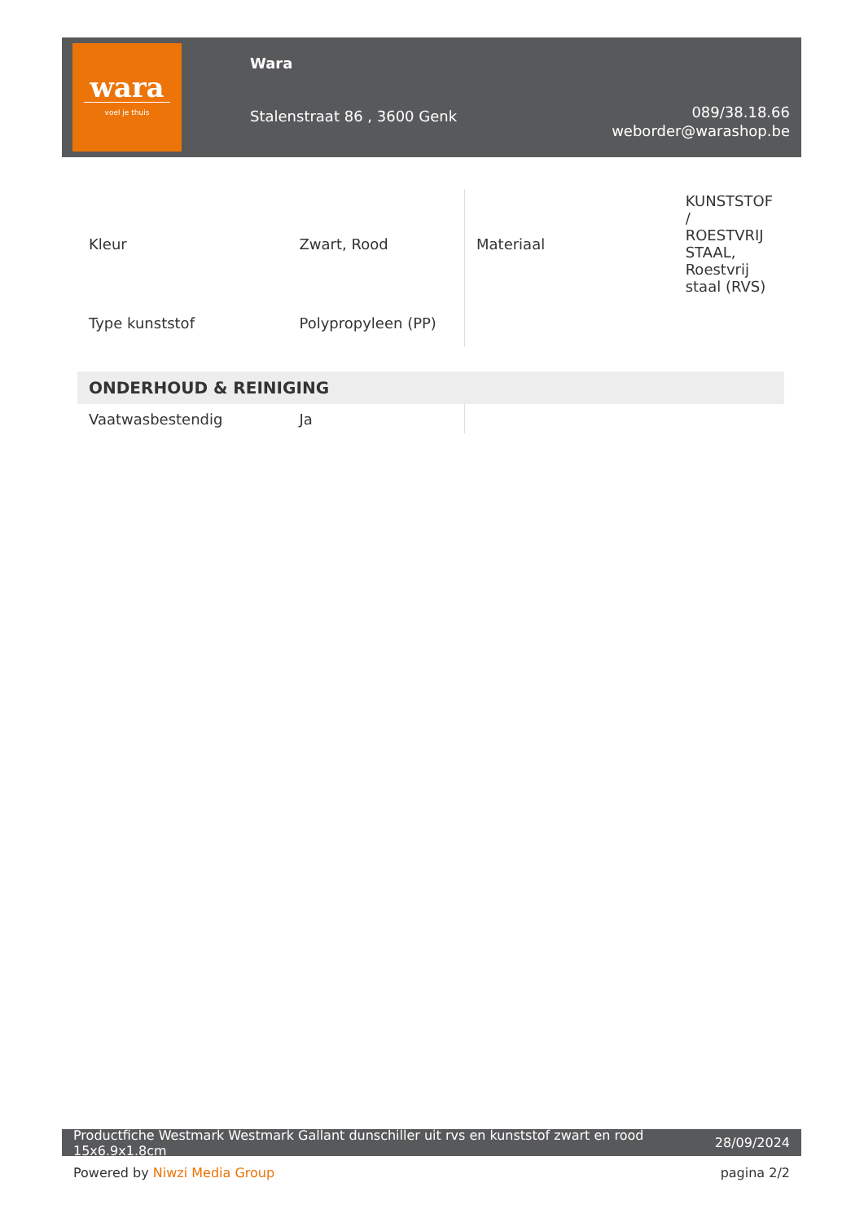wara
voel je thuis
Wara
Stalenstraat 86 , 3600 Genk
089/38.18.66
weborder@warashop.be
| Kleur | Zwart, Rood | Materiaal | KUNSTSTOF / ROESTVRIJ STAAL, Roestvrij staal (RVS) |
| Type kunststof | Polypropyleen (PP) | | |
| ONDERHOUD & REINIGING | | | |
| Vaatwasbestendig | Ja | | |
Productfiche Westmark Westmark Gallant dunschiller uit rvs en kunststof zwart en rood 15x6.9x1.8cm 28/09/2024
Powered by Niwzi Media Group pagina 2/2